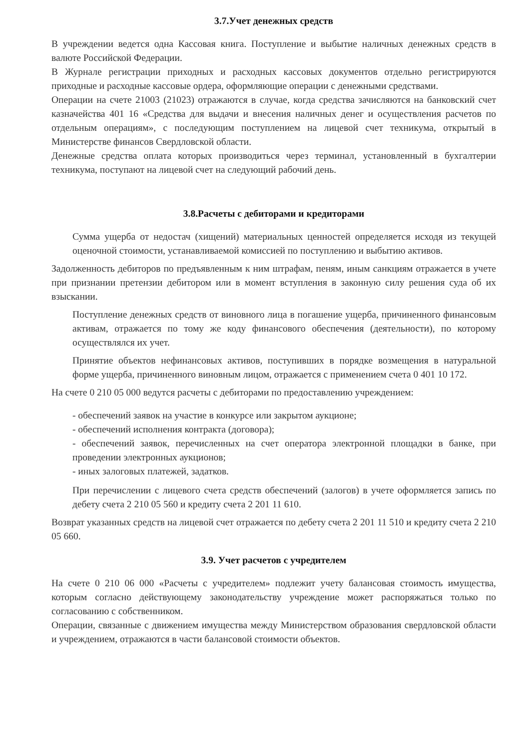3.7.Учет денежных средств
В учреждении ведется одна Кассовая книга. Поступление и выбытие наличных денежных средств в валюте Российской Федерации.
В Журнале регистрации приходных и расходных кассовых документов отдельно регистрируются приходные и расходные кассовые ордера, оформляющие операции с денежными средствами.
Операции на счете 21003 (21023) отражаются в случае, когда средства зачисляются на банковский счет казначейства 401 16 «Средства для выдачи и внесения наличных денег и осуществления расчетов по отдельным операциям», с последующим поступлением на лицевой счет техникума, открытый в Министерстве финансов Свердловской области.
Денежные средства оплата которых производиться через терминал, установленный в бухгалтерии техникума, поступают на лицевой счет на следующий рабочий день.
3.8.Расчеты с дебиторами и кредиторами
Сумма ущерба от недостач (хищений) материальных ценностей определяется исходя из текущей оценочной стоимости, устанавливаемой комиссией по поступлению и выбытию активов.
Задолженность дебиторов по предъявленным к ним штрафам, пеням, иным санкциям отражается в учете при признании претензии дебитором или в момент вступления в законную силу решения суда об их взыскании.
Поступление денежных средств от виновного лица в погашение ущерба, причиненного финансовым активам, отражается по тому же коду финансового обеспечения (деятельности), по которому осуществлялся их учет.
Принятие объектов нефинансовых активов, поступивших в порядке возмещения в натуральной форме ущерба, причиненного виновным лицом, отражается с применением счета 0 401 10 172.
На счете 0 210 05 000 ведутся расчеты с дебиторами по предоставлению учреждением:
- обеспечений заявок на участие в конкурсе или закрытом аукционе;
- обеспечений исполнения контракта (договора);
- обеспечений заявок, перечисленных на счет оператора электронной площадки в банке, при проведении электронных аукционов;
- иных залоговых платежей, задатков.
При перечислении с лицевого счета средств обеспечений (залогов) в учете оформляется запись по дебету счета 2 210 05 560 и кредиту счета 2 201 11 610.
Возврат указанных средств на лицевой счет отражается по дебету счета 2 201 11 510 и кредиту счета 2 210 05 660.
3.9. Учет расчетов с учредителем
На счете 0 210 06 000 «Расчеты с учредителем» подлежит учету балансовая стоимость имущества, которым согласно действующему законодательству учреждение может распоряжаться только по согласованию с собственником.
Операции, связанные с движением имущества между Министерством образования свердловской области и учреждением, отражаются в части балансовой стоимости объектов.